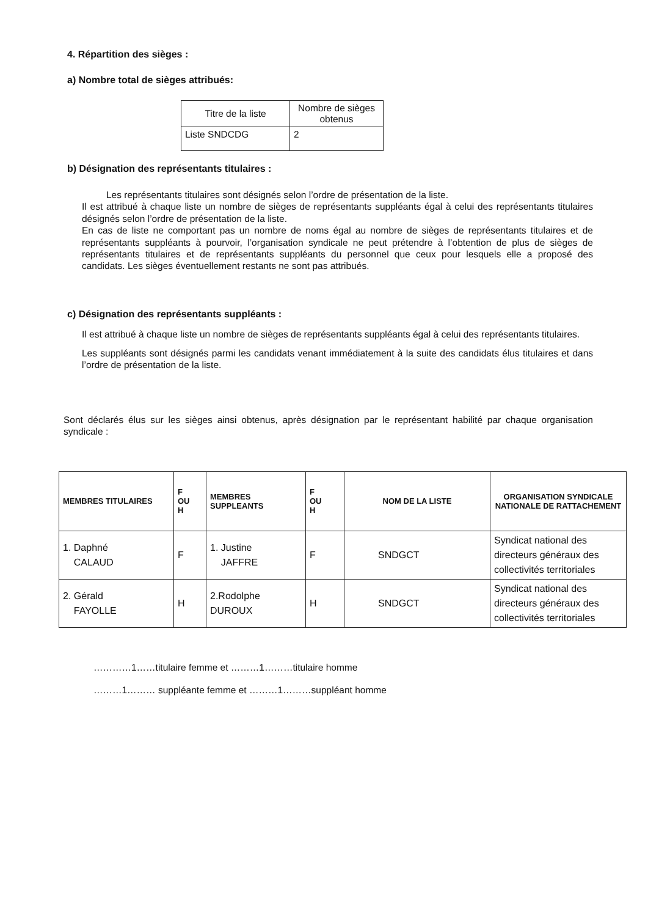4. Répartition des sièges :
a) Nombre total de sièges attribués:
| Titre de la liste | Nombre de sièges obtenus |
| --- | --- |
| Liste SNDCDG | 2 |
b) Désignation des représentants titulaires :
Les représentants titulaires sont désignés selon l’ordre de présentation de la liste.
Il est attribué à chaque liste un nombre de sièges de représentants suppléants égal à celui des représentants titulaires désignés selon l’ordre de présentation de la liste.
En cas de liste ne comportant pas un nombre de noms égal au nombre de sièges de représentants titulaires et de représentants suppléants à pourvoir, l’organisation syndicale ne peut prétendre à l’obtention de plus de sièges de représentants titulaires et de représentants suppléants du personnel que ceux pour lesquels elle a proposé des candidats. Les sièges éventuellement restants ne sont pas attribués.
c) Désignation des représentants suppléants :
Il est attribué à chaque liste un nombre de sièges de représentants suppléants égal à celui des représentants titulaires.
Les suppléants sont désignés parmi les candidats venant immédiatement à la suite des candidats élus titulaires et dans l’ordre de présentation de la liste.
Sont déclarés élus sur les sièges ainsi obtenus, après désignation par le représentant habilité par chaque organisation syndicale :
| MEMBRES TITULAIRES | F OU H | MEMBRES SUPPLEANTS | F OU H | NOM DE LA LISTE | ORGANISATION SYNDICALE NATIONALE DE RATTACHEMENT |
| --- | --- | --- | --- | --- | --- |
| 1. Daphné CALAUD | F | 1. Justine JAFFRE | F | SNDGCT | Syndicat national des directeurs généraux des collectivités territoriales |
| 2. Gérald FAYOLLE | H | 2.Rodolphe DUROUX | H | SNDGCT | Syndicat national des directeurs généraux des collectivités territoriales |
…………1……titulaire femme et ………1………titulaire homme
………1……… suppléante femme et ………1………suppléant homme